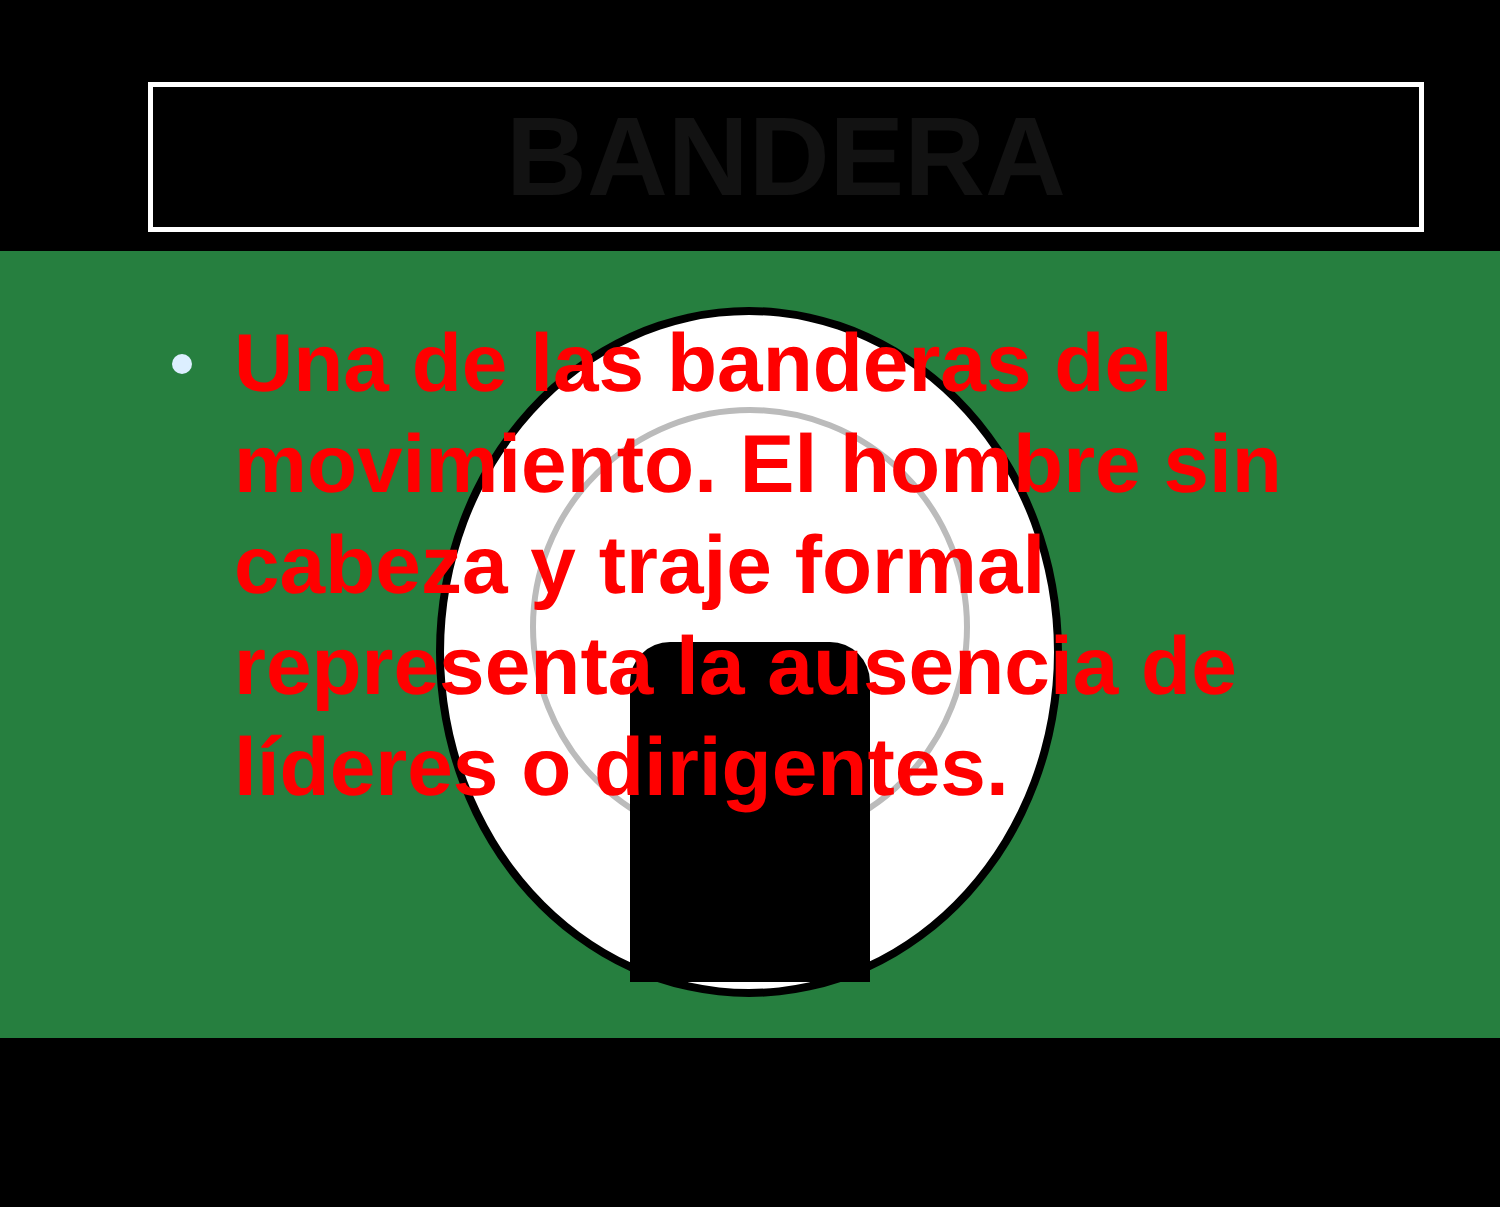BANDERA
Una de las banderas del movimiento. El hombre sin cabeza y traje formal representa la ausencia de líderes o dirigentes.